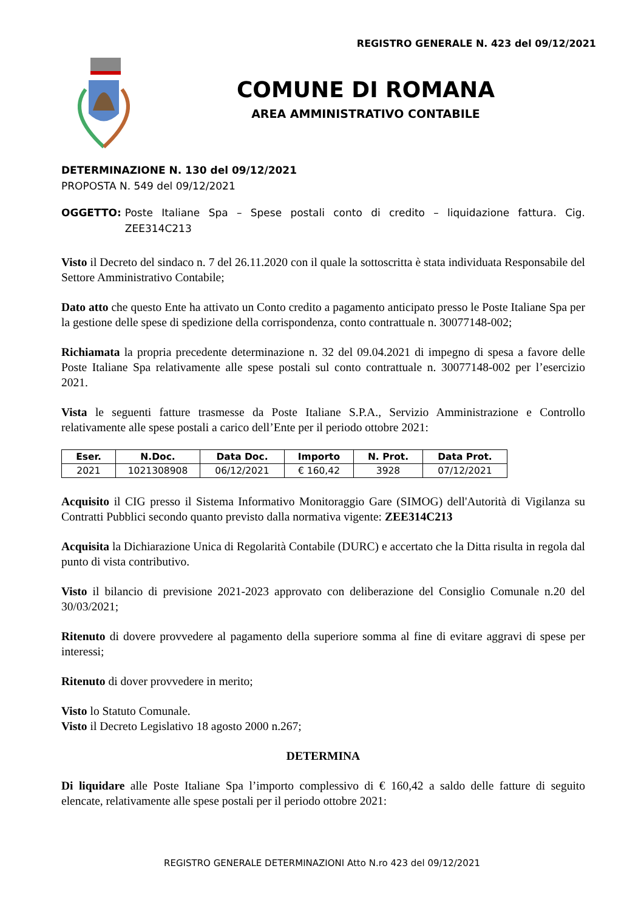REGISTRO GENERALE N. 423 del 09/12/2021
COMUNE DI ROMANA
AREA AMMINISTRATIVO CONTABILE
DETERMINAZIONE N. 130 del 09/12/2021
PROPOSTA N. 549 del 09/12/2021
OGGETTO: Poste Italiane Spa – Spese postali conto di credito – liquidazione fattura. Cig. ZEE314C213
Visto il Decreto del sindaco n. 7 del 26.11.2020 con il quale la sottoscritta è stata individuata Responsabile del Settore Amministrativo Contabile;
Dato atto che questo Ente ha attivato un Conto credito a pagamento anticipato presso le Poste Italiane Spa per la gestione delle spese di spedizione della corrispondenza, conto contrattuale n. 30077148-002;
Richiamata la propria precedente determinazione n. 32 del 09.04.2021 di impegno di spesa a favore delle Poste Italiane Spa relativamente alle spese postali sul conto contrattuale n. 30077148-002 per l’esercizio 2021.
Vista le seguenti fatture trasmesse da Poste Italiane S.P.A., Servizio Amministrazione e Controllo relativamente alle spese postali a carico dell’Ente per il periodo ottobre 2021:
| Eser. | N.Doc. | Data Doc. | Importo | N. Prot. | Data Prot. |
| --- | --- | --- | --- | --- | --- |
| 2021 | 1021308908 | 06/12/2021 | € 160,42 | 3928 | 07/12/2021 |
Acquisito il CIG presso il Sistema Informativo Monitoraggio Gare (SIMOG) dell'Autorità di Vigilanza su Contratti Pubblici secondo quanto previsto dalla normativa vigente: ZEE314C213
Acquisita la Dichiarazione Unica di Regolarità Contabile (DURC) e accertato che la Ditta risulta in regola dal punto di vista contributivo.
Visto il bilancio di previsione 2021-2023 approvato con deliberazione del Consiglio Comunale n.20 del 30/03/2021;
Ritenuto di dovere provvedere al pagamento della superiore somma al fine di evitare aggravi di spese per interessi;
Ritenuto di dover provvedere in merito;
Visto lo Statuto Comunale.
Visto il Decreto Legislativo 18 agosto 2000 n.267;
DETERMINA
Di liquidare alle Poste Italiane Spa l’importo complessivo di € 160,42 a saldo delle fatture di seguito elencate, relativamente alle spese postali per il periodo ottobre 2021:
REGISTRO GENERALE DETERMINAZIONI Atto N.ro 423 del 09/12/2021